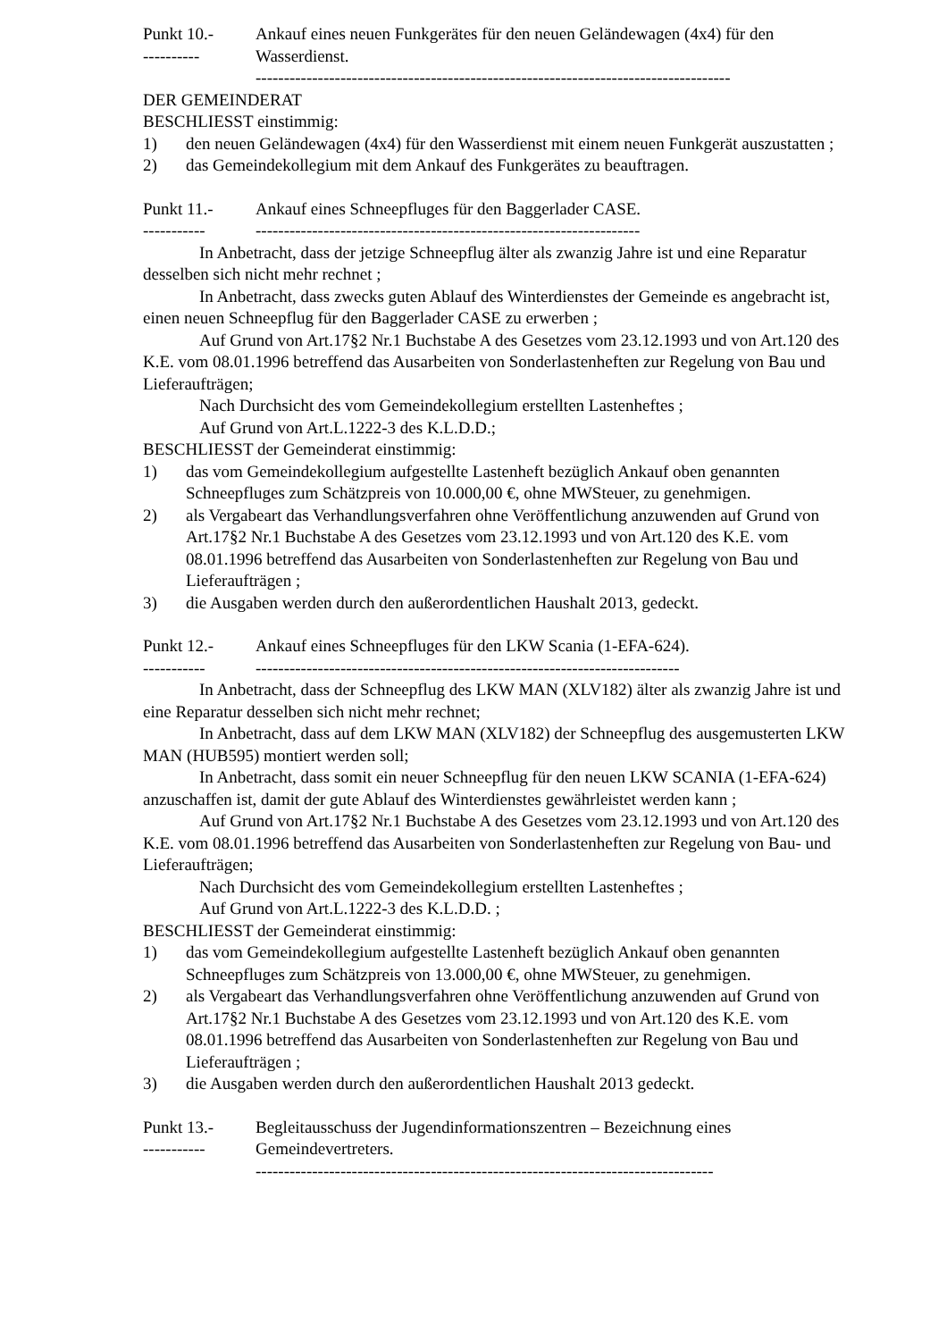Punkt 10.-
----------
Ankauf eines neuen Funkgerätes für den neuen Geländewagen (4x4) für den Wasserdienst.
------------------------------------------------------------------------------------
DER GEMEINDERAT
BESCHLIESST einstimmig:
1) den neuen Geländewagen (4x4) für den Wasserdienst mit einem neuen Funkgerät auszustatten ;
2) das Gemeindekollegium mit dem Ankauf des Funkgerätes zu beauftragen.
Punkt 11.-
-----------
Ankauf eines Schneepfluges für den Baggerlader CASE.
--------------------------------------------------------------------
In Anbetracht, dass der jetzige Schneepflug älter als zwanzig Jahre ist und eine Reparatur desselben sich nicht mehr rechnet ;
In Anbetracht, dass zwecks guten Ablauf des Winterdienstes der Gemeinde es angebracht ist, einen neuen Schneepflug für den Baggerlader CASE zu erwerben ;
Auf Grund von Art.17§2 Nr.1 Buchstabe A des Gesetzes vom 23.12.1993 und von Art.120 des K.E. vom 08.01.1996 betreffend das Ausarbeiten von Sonderlastenheften zur Regelung von Bau und Lieferaufträgen;
Nach Durchsicht des vom Gemeindekollegium erstellten Lastenheftes ;
Auf Grund von Art.L.1222-3 des K.L.D.D.;
BESCHLIESST der Gemeinderat einstimmig:
1) das vom Gemeindekollegium aufgestellte Lastenheft bezüglich Ankauf oben genannten Schneepfluges zum Schätzpreis von 10.000,00 €, ohne MWSteuer, zu genehmigen.
2) als Vergabeart das Verhandlungsverfahren ohne Veröffentlichung anzuwenden auf Grund von Art.17§2 Nr.1 Buchstabe A des Gesetzes vom 23.12.1993 und von Art.120 des K.E. vom 08.01.1996 betreffend das Ausarbeiten von Sonderlastenheften zur Regelung von Bau und Lieferaufträgen ;
3) die Ausgaben werden durch den außerordentlichen Haushalt 2013, gedeckt.
Punkt 12.-
-----------
Ankauf eines Schneepfluges für den LKW Scania (1-EFA-624).
---------------------------------------------------------------------------
In Anbetracht, dass der Schneepflug des LKW MAN (XLV182) älter als zwanzig Jahre ist und eine Reparatur desselben sich nicht mehr rechnet;
In Anbetracht, dass auf dem LKW MAN (XLV182) der Schneepflug des ausgemusterten LKW MAN (HUB595) montiert werden soll;
In Anbetracht, dass somit ein neuer Schneepflug für den neuen LKW SCANIA (1-EFA-624) anzuschaffen ist, damit der gute Ablauf des Winterdienstes gewährleistet werden kann ;
Auf Grund von Art.17§2 Nr.1 Buchstabe A des Gesetzes vom 23.12.1993 und von Art.120 des K.E. vom 08.01.1996 betreffend das Ausarbeiten von Sonderlastenheften zur Regelung von Bau- und Lieferaufträgen;
Nach Durchsicht des vom Gemeindekollegium erstellten Lastenheftes ;
Auf Grund von Art.L.1222-3 des K.L.D.D. ;
BESCHLIESST der Gemeinderat einstimmig:
1) das vom Gemeindekollegium aufgestellte Lastenheft bezüglich Ankauf oben genannten Schneepfluges zum Schätzpreis von 13.000,00 €, ohne MWSteuer, zu genehmigen.
2) als Vergabeart das Verhandlungsverfahren ohne Veröffentlichung anzuwenden auf Grund von Art.17§2 Nr.1 Buchstabe A des Gesetzes vom 23.12.1993 und von Art.120 des K.E. vom 08.01.1996 betreffend das Ausarbeiten von Sonderlastenheften zur Regelung von Bau und Lieferaufträgen ;
3) die Ausgaben werden durch den außerordentlichen Haushalt 2013 gedeckt.
Punkt 13.-
-----------
Begleitausschuss der Jugendinformationszentren – Bezeichnung eines Gemeindevertreters.
---------------------------------------------------------------------------------